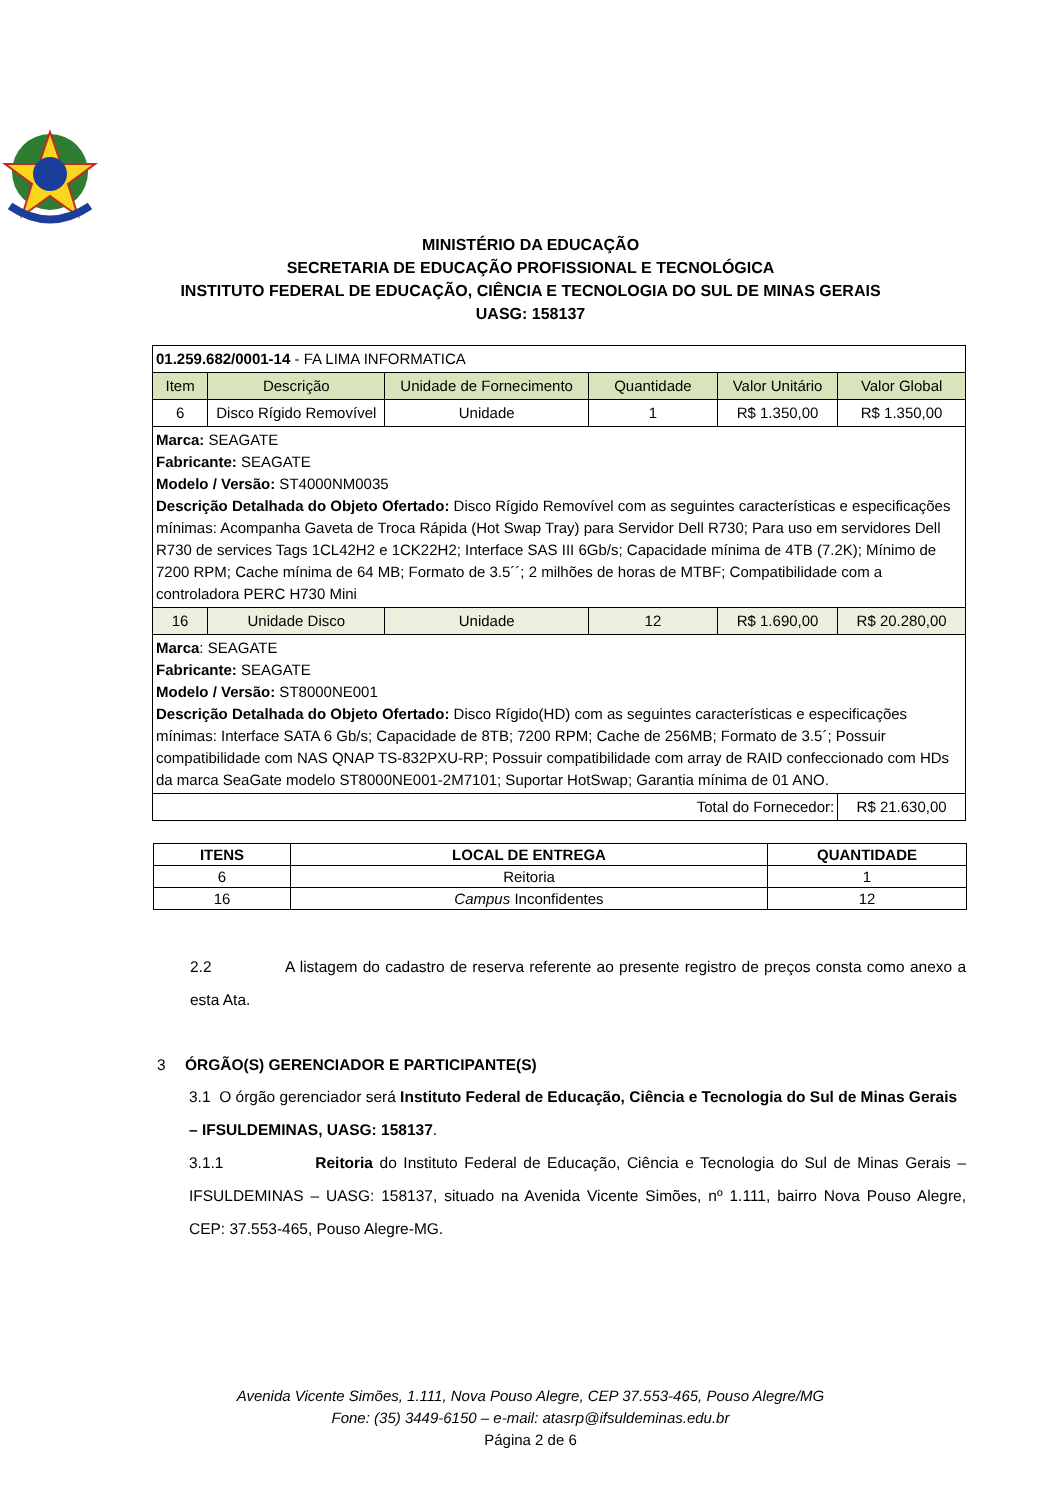MINISTÉRIO DA EDUCAÇÃO
SECRETARIA DE EDUCAÇÃO PROFISSIONAL E TECNOLÓGICA
INSTITUTO FEDERAL DE EDUCAÇÃO, CIÊNCIA E TECNOLOGIA DO SUL DE MINAS GERAIS
UASG: 158137
| 01.259.682/0001-14 - FA LIMA INFORMATICA | | | | | |
| Item | Descrição | Unidade de Fornecimento | Quantidade | Valor Unitário | Valor Global |
| 6 | Disco Rígido Removível | Unidade | 1 | R$ 1.350,00 | R$ 1.350,00 |
| Marca: SEAGATE Fabricante: SEAGATE Modelo / Versão: ST4000NM0035 Descrição Detalhada do Objeto Ofertado: Disco Rígido Removível com as seguintes características e especificações mínimas: Acompanha Gaveta de Troca Rápida (Hot Swap Tray) para Servidor Dell R730; Para uso em servidores Dell R730 de services Tags 1CL42H2 e 1CK22H2; Interface SAS III 6Gb/s; Capacidade mínima de 4TB (7.2K); Mínimo de 7200 RPM; Cache mínima de 64 MB; Formato de 3.5´´; 2 milhões de horas de MTBF; Compatibilidade com a controladora PERC H730 Mini | | | | | |
| 16 | Unidade Disco | Unidade | 12 | R$ 1.690,00 | R$ 20.280,00 |
| Marca : SEAGATE Fabricante: SEAGATE Modelo / Versão: ST8000NE001 Descrição Detalhada do Objeto Ofertado: Disco Rígido(HD) com as seguintes características e especificações mínimas: Interface SATA 6 Gb/s; Capacidade de 8TB; 7200 RPM; Cache de 256MB; Formato de 3.5´; Possuir compatibilidade com NAS QNAP TS-832PXU-RP; Possuir compatibilidade com array de RAID confeccionado com HDs da marca SeaGate modelo ST8000NE001-2M7101; Suportar HotSwap; Garantia mínima de 01 ANO. | | | | | |
| Total do Fornecedor: | | | | | R$ 21.630,00 |
| ITENS | LOCAL DE ENTREGA | QUANTIDADE |
| --- | --- | --- |
| 6 | Reitoria | 1 |
| 16 | Campus Inconfidentes | 12 |
2.2 A listagem do cadastro de reserva referente ao presente registro de preços consta como anexo a esta Ata.
3 ÓRGÃO(S) GERENCIADOR E PARTICIPANTE(S)
3.1 O órgão gerenciador será Instituto Federal de Educação, Ciência e Tecnologia do Sul de Minas Gerais – IFSULDEMINAS, UASG: 158137.
3.1.1 Reitoria do Instituto Federal de Educação, Ciência e Tecnologia do Sul de Minas Gerais – IFSULDEMINAS – UASG: 158137, situado na Avenida Vicente Simões, nº 1.111, bairro Nova Pouso Alegre, CEP: 37.553-465, Pouso Alegre-MG.
Avenida Vicente Simões, 1.111, Nova Pouso Alegre, CEP 37.553-465, Pouso Alegre/MG
Fone: (35) 3449-6150 – e-mail: atasrp@ifsuldeminas.edu.br
Página 2 de 6